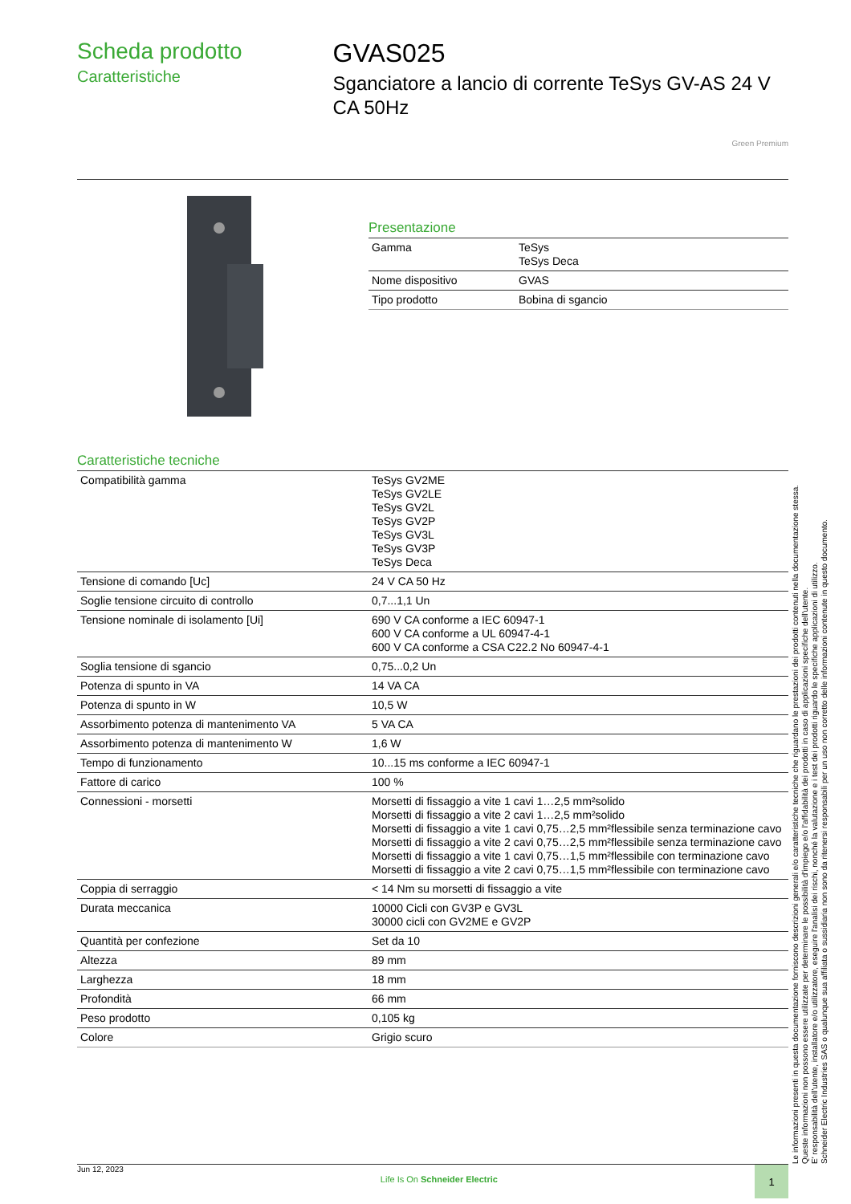Scheda prodotto
Caratteristiche
GVAS025
Sganciatore a lancio di corrente TeSys GV-AS 24 V CA 50Hz
Green Premium
Presentazione
| Gamma | TeSys TeSys Deca |
| Nome dispositivo | GVAS |
| Tipo prodotto | Bobina di sgancio |
Caratteristiche tecniche
| Compatibilità gamma | TeSys GV2ME TeSys GV2LE TeSys GV2L TeSys GV2P TeSys GV3L TeSys GV3P TeSys Deca |
| Tensione di comando [Uc] | 24 V CA 50 Hz |
| Soglie tensione circuito di controllo | 0,7...1,1 Un |
| Tensione nominale di isolamento [Ui] | 690 V CA conforme a IEC 60947-1 600 V CA conforme a UL 60947-4-1 600 V CA conforme a CSA C22.2 No 60947-4-1 |
| Soglia tensione di sgancio | 0,75...0,2 Un |
| Potenza di spunto in VA | 14 VA CA |
| Potenza di spunto in W | 10,5 W |
| Assorbimento potenza di mantenimento VA | 5 VA CA |
| Assorbimento potenza di mantenimento W | 1,6 W |
| Tempo di funzionamento | 10...15 ms conforme a IEC 60947-1 |
| Fattore di carico | 100 % |
| Connessioni - morsetti | Morsetti di fissaggio a vite 1 cavi 1…2,5 mm²solido Morsetti di fissaggio a vite 2 cavi 1…2,5 mm²solido Morsetti di fissaggio a vite 1 cavi 0,75…2,5 mm²flessibile senza terminazione cavo Morsetti di fissaggio a vite 2 cavi 0,75…2,5 mm²flessibile senza terminazione cavo Morsetti di fissaggio a vite 1 cavi 0,75…1,5 mm²flessibile con terminazione cavo Morsetti di fissaggio a vite 2 cavi 0,75…1,5 mm²flessibile con terminazione cavo |
| Coppia di serraggio | < 14 Nm su morsetti di fissaggio a vite |
| Durata meccanica | 10000 Cicli con GV3P e GV3L 30000 cicli con GV2ME e GV2P |
| Quantità per confezione | Set da 10 |
| Altezza | 89 mm |
| Larghezza | 18 mm |
| Profondità | 66 mm |
| Peso prodotto | 0,105 kg |
| Colore | Grigio scuro |
Le informazioni presenti in questa documentazione forniscono descrizioni generali e/o caratteristiche tecniche che riguardano le prestazioni dei prodotti contenuti nella documentazione stessa.
Queste informazioni non possono essere utilizzate per determinare le possibilità d'impiego e/o l'affidabilità dei prodotti in caso di applicazioni specifiche dell'utente.
E' responsabilità dell'utente, installatore e/o utilizzatore, eseguire l'analisi dei rischi, nonché la valutazione e i test dei prodotti riguardo le specifiche applicazioni di utilizzo.
Schneider Electric Industries SAS o qualunque sua affiliata o sussidiaria non sono da ritenersi responsabili per un uso non corretto delle informazioni contenute in questo documento.
Jun 12, 2023 Life Is On Schneider Electric
1